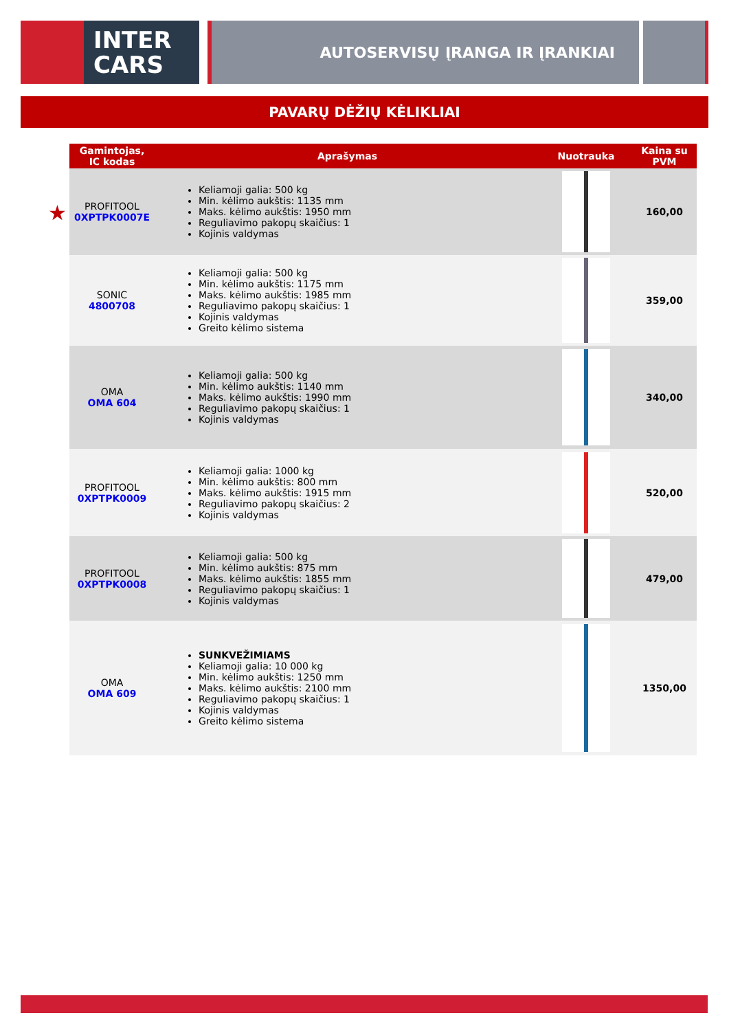INTER
CARS
AUTOSERVISŲ ĮRANGA IR ĮRANKIAI
PAVARŲ DĖŽIŲ KĖLIKLIAI
★
| Gamintojas, IC kodas | Aprašymas | Nuotrauka | Kaina su PVM |
| --- | --- | --- | --- |
| PROFITOOL 0XPTPK0007E | Keliamoji galia: 500 kg Min. kėlimo aukštis: 1135 mm Maks. kėlimo aukštis: 1950 mm Reguliavimo pakopų skaičius: 1 Kojinis valdymas | | 160,00 |
| SONIC 4800708 | Keliamoji galia: 500 kg Min. kėlimo aukštis: 1175 mm Maks. kėlimo aukštis: 1985 mm Reguliavimo pakopų skaičius: 1 Kojinis valdymas Greito kėlimo sistema | | 359,00 |
| OMA OMA 604 | Keliamoji galia: 500 kg Min. kėlimo aukštis: 1140 mm Maks. kėlimo aukštis: 1990 mm Reguliavimo pakopų skaičius: 1 Kojinis valdymas | | 340,00 |
| PROFITOOL 0XPTPK0009 | Keliamoji galia: 1000 kg Min. kėlimo aukštis: 800 mm Maks. kėlimo aukštis: 1915 mm Reguliavimo pakopų skaičius: 2 Kojinis valdymas | | 520,00 |
| PROFITOOL 0XPTPK0008 | Keliamoji galia: 500 kg Min. kėlimo aukštis: 875 mm Maks. kėlimo aukštis: 1855 mm Reguliavimo pakopų skaičius: 1 Kojinis valdymas | | 479,00 |
| OMA OMA 609 | SUNKVEŽIMIAMS Keliamoji galia: 10 000 kg Min. kėlimo aukštis: 1250 mm Maks. kėlimo aukštis: 2100 mm Reguliavimo pakopų skaičius: 1 Kojinis valdymas Greito kėlimo sistema | | 1350,00 |